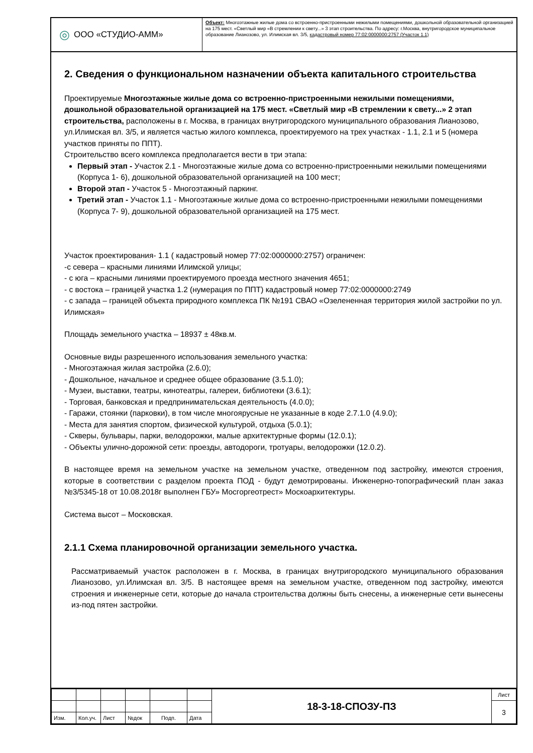◎ ООО «СТУДИО-АММ»
Объект: Многоэтажные жилые дома со встроенно-пристроенными нежилыми помещениями, дошкольной образовательной организацией на 175 мест. «Светлый мир «В стремлении к свету...» 3 этап строительства. По адресу: г.Москва, внутригородское муниципальное образование Лианозово, ул. Илимская вл. 3/5, кадастровый номер 77:02:0000000:2757 (Участок 1.1)
2. Сведения о функциональном назначении объекта капитального строительства
Проектируемые Многоэтажные жилые дома со встроенно-пристроенными нежилыми помещениями, дошкольной образовательной организацией на 175 мест. «Светлый мир «В стремлении к свету...» 2 этап строительства, расположены в г. Москва, в границах внутригородского муниципального образования Лианозово, ул.Илимская вл. 3/5, и является частью жилого комплекса, проектируемого на трех участках - 1.1, 2.1 и 5 (номера участков приняты по ППТ).
Строительство всего комплекса предполагается вести в три этапа:
Первый этап - Участок 2.1 - Многоэтажные жилые дома со встроенно-пристроенными нежилыми помещениями (Корпуса 1- 6), дошкольной образовательной организацией на 100 мест;
Второй этап - Участок 5 - Многоэтажный паркинг.
Третий этап - Участок 1.1 - Многоэтажные жилые дома со встроенно-пристроенными нежилыми помещениями (Корпуса 7- 9), дошкольной образовательной организацией на 175 мест.
Участок проектирования- 1.1 ( кадастровый номер 77:02:0000000:2757) ограничен:
-с севера – красными линиями Илимской улицы;
- с юга – красными линиями проектируемого проезда местного значения 4651;
- с востока – границей участка 1.2 (нумерация по ППТ) кадастровый номер 77:02:0000000:2749
- с запада – границей объекта природного комплекса ПК №191 СВАО «Озелененная территория жилой застройки по ул. Илимская»
Площадь земельного участка – 18937 ± 48кв.м.
Основные виды разрешенного использования земельного участка:
- Многоэтажная жилая застройка (2.6.0);
- Дошкольное, начальное и среднее общее образование (3.5.1.0);
- Музеи, выставки, театры, кинотеатры, галереи, библиотеки (3.6.1);
- Торговая, банковская и предпринимательская деятельность (4.0.0);
- Гаражи, стоянки (парковки), в том числе многоярусные не указанные в коде 2.7.1.0 (4.9.0);
- Места для занятия спортом, физической культурой, отдыха (5.0.1);
- Скверы, бульвары, парки, велодорожки, малые архитектурные формы (12.0.1);
- Объекты улично-дорожной сети: проезды, автодороги, тротуары, велодорожки (12.0.2).
В настоящее время на земельном участке на земельном участке, отведенном под застройку, имеются строения, которые в соответствии с разделом проекта ПОД - будут демотрированы. Инженерно-топографический план заказ №3/5345-18 от 10.08.2018г выполнен ГБУ» Мосгоргеотрест» Москоархитектуры.
Система высот – Московская.
2.1.1 Схема планировочной организации земельного участка.
Рассматриваемый участок расположен в г. Москва, в границах внутригородского муниципального образования Лианозово, ул.Илимская вл. 3/5. В настоящее время на земельном участке, отведенном под застройку, имеются строения и инженерные сети, которые до начала строительства должны быть снесены, а инженерные сети вынесены из-под пятен застройки.
| | | | | | | 18-3-18-СПОЗУ-ПЗ | Лист |
| | | | | | | | 3 |
| Изм. | Кол.уч. | Лист | №док | Подп. | Дата | | |